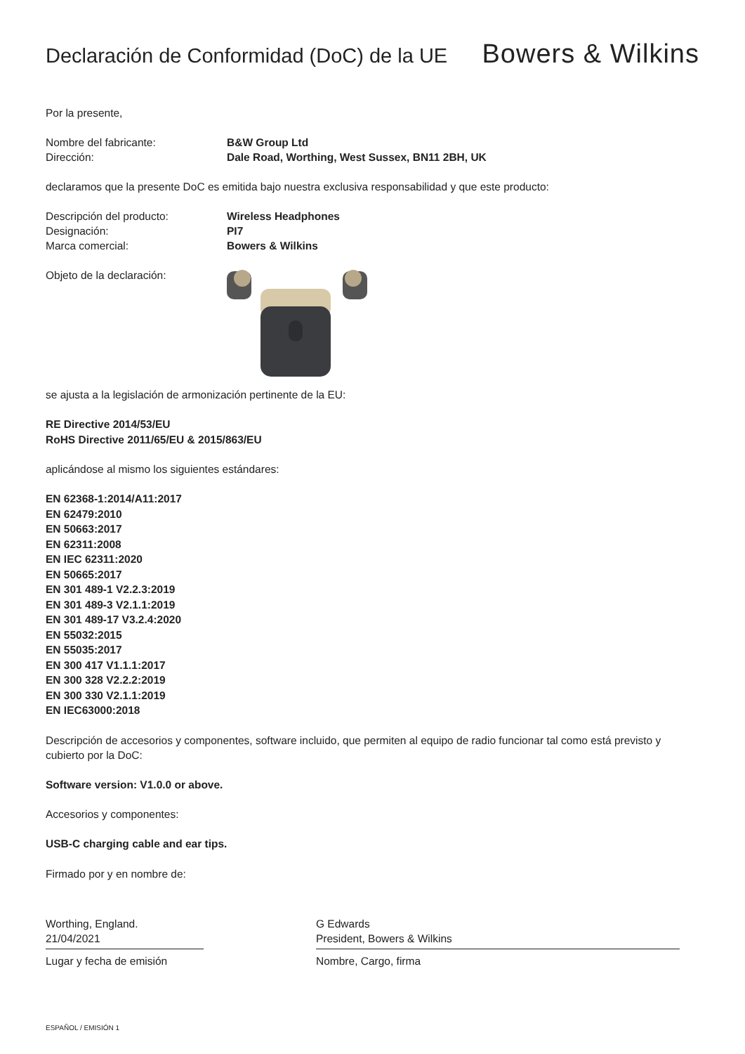Declaración de Conformidad (DoC) de la UE
Bowers & Wilkins
Por la presente,
Nombre del fabricante: B&W Group Ltd
Dirección: Dale Road, Worthing, West Sussex, BN11 2BH, UK
declaramos que la presente DoC es emitida bajo nuestra exclusiva responsabilidad y que este producto:
Descripción del producto: Wireless Headphones
Designación: PI7
Marca comercial: Bowers & Wilkins
Objeto de la declaración:
se ajusta a la legislación de armonización pertinente de la EU:
RE Directive 2014/53/EU
RoHS Directive 2011/65/EU & 2015/863/EU
aplicándose al mismo los siguientes estándares:
EN 62368-1:2014/A11:2017
EN 62479:2010
EN 50663:2017
EN 62311:2008
EN IEC 62311:2020
EN 50665:2017
EN 301 489-1 V2.2.3:2019
EN 301 489-3 V2.1.1:2019
EN 301 489-17 V3.2.4:2020
EN 55032:2015
EN 55035:2017
EN 300 417 V1.1.1:2017
EN 300 328 V2.2.2:2019
EN 300 330 V2.1.1:2019
EN IEC63000:2018
Descripción de accesorios y componentes, software incluido, que permiten al equipo de radio funcionar tal como está previsto y cubierto por la DoC:
Software version: V1.0.0 or above.
Accesorios y componentes:
USB-C charging cable and ear tips.
Firmado por y en nombre de:
Worthing, England.
21/04/2021
Lugar y fecha de emisión
G Edwards
President, Bowers & Wilkins
Nombre, Cargo, firma
ESPAÑOL / EMISIÓN 1